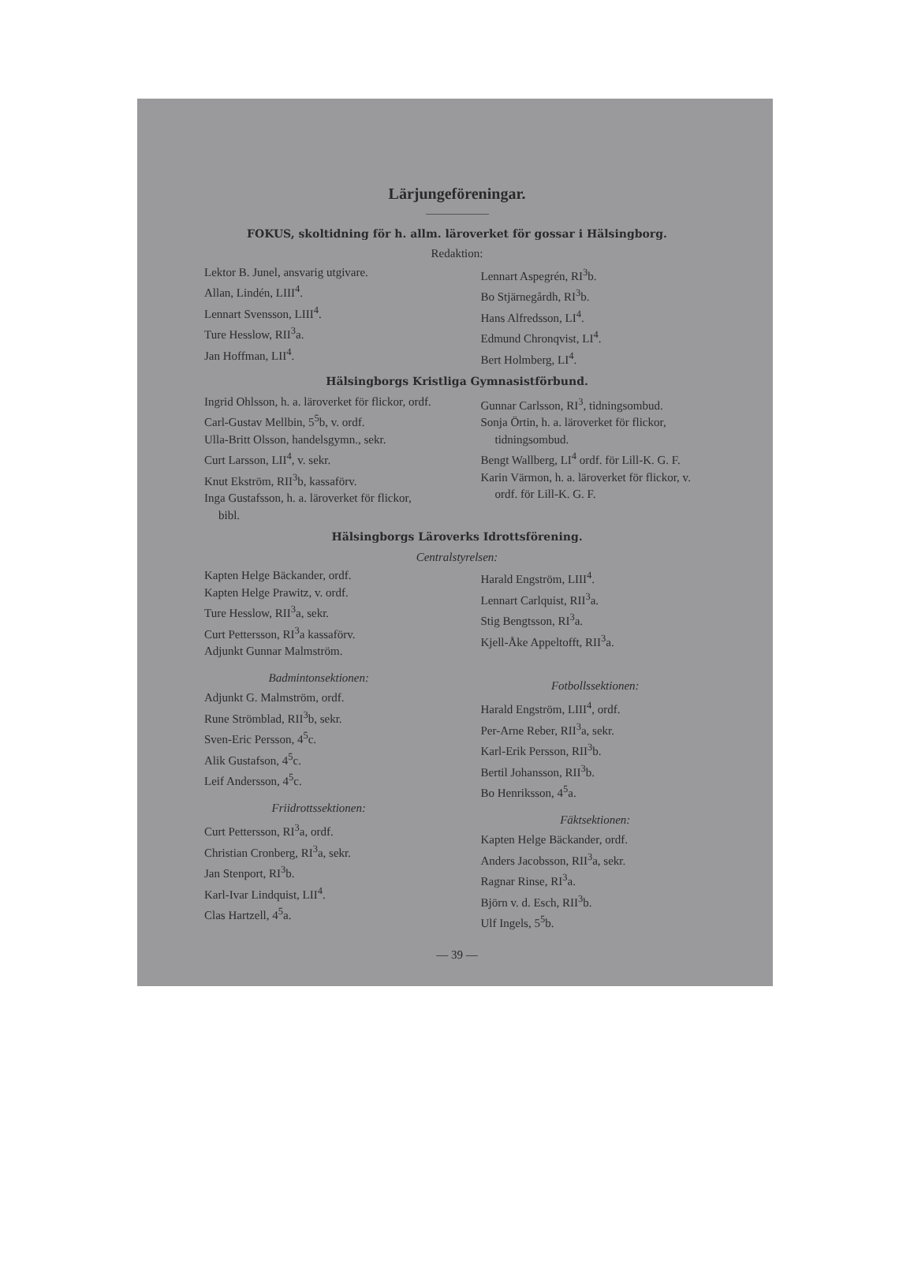Lärjungeföreningar.
FOKUS, skoltidning för h. allm. läroverket för gossar i Hälsingborg.
Redaktion:
Lektor B. Junel, ansvarig utgivare.
Allan, Lindén, LIII<sup>4</sup>.
Lennart Svensson, LIII<sup>4</sup>.
Ture Hesslow, RII<sup>3</sup>a.
Jan Hoffman, LII<sup>4</sup>.
Lennart Aspegrén, RI<sup>3</sup>b.
Bo Stjärnegårdh, RI<sup>3</sup>b.
Hans Alfredsson, LI<sup>4</sup>.
Edmund Chronqvist, LI<sup>4</sup>.
Bert Holmberg, LI<sup>4</sup>.
Hälsingborgs Kristliga Gymnasistförbund.
Ingrid Ohlsson, h. a. läroverket för flickor, ordf.
Carl-Gustav Mellbin, 5<sup>5</sup>b, v. ordf.
Ulla-Britt Olsson, handelsgymn., sekr.
Curt Larsson, LII<sup>4</sup>, v. sekr.
Knut Ekström, RII<sup>3</sup>b, kassaförv.
Inga Gustafsson, h. a. läroverket för flickor, bibl.
Gunnar Carlsson, RI<sup>3</sup>, tidningsombud.
Sonja Örtin, h. a. läroverket för flickor, tidningsombud.
Bengt Wallberg, LI<sup>4</sup> ordf. för Lill-K. G. F.
Karin Värmon, h. a. läroverket för flickor, v. ordf. för Lill-K. G. F.
Hälsingborgs Läroverks Idrottsförening.
Centralstyrelsen:
Kapten Helge Bäckander, ordf.
Kapten Helge Prawitz, v. ordf.
Ture Hesslow, RII<sup>3</sup>a, sekr.
Curt Pettersson, RI<sup>3</sup>a kassaförv.
Adjunkt Gunnar Malmström.
Badmintonsektionen:
Adjunkt G. Malmström, ordf.
Rune Strömblad, RII<sup>3</sup>b, sekr.
Sven-Eric Persson, 4<sup>5</sup>c.
Alik Gustafson, 4<sup>5</sup>c.
Leif Andersson, 4<sup>5</sup>c.
Friidrottssektionen:
Curt Pettersson, RI<sup>3</sup>a, ordf.
Christian Cronberg, RI<sup>3</sup>a, sekr.
Jan Stenport, RI<sup>3</sup>b.
Karl-Ivar Lindquist, LII<sup>4</sup>.
Clas Hartzell, 4<sup>5</sup>a.
Harald Engström, LIII<sup>4</sup>.
Lennart Carlquist, RII<sup>3</sup>a.
Stig Bengtsson, RI<sup>3</sup>a.
Kjell-Åke Appeltofft, RII<sup>3</sup>a.
Fotbollssektionen:
Harald Engström, LIII<sup>4</sup>, ordf.
Per-Arne Reber, RII<sup>3</sup>a, sekr.
Karl-Erik Persson, RII<sup>3</sup>b.
Bertil Johansson, RII<sup>3</sup>b.
Bo Henriksson, 4<sup>5</sup>a.
Fäktsektionen:
Kapten Helge Bäckander, ordf.
Anders Jacobsson, RII<sup>3</sup>a, sekr.
Ragnar Rinse, RI<sup>3</sup>a.
Björn v. d. Esch, RII<sup>3</sup>b.
Ulf Ingels, 5<sup>5</sup>b.
— 39 —